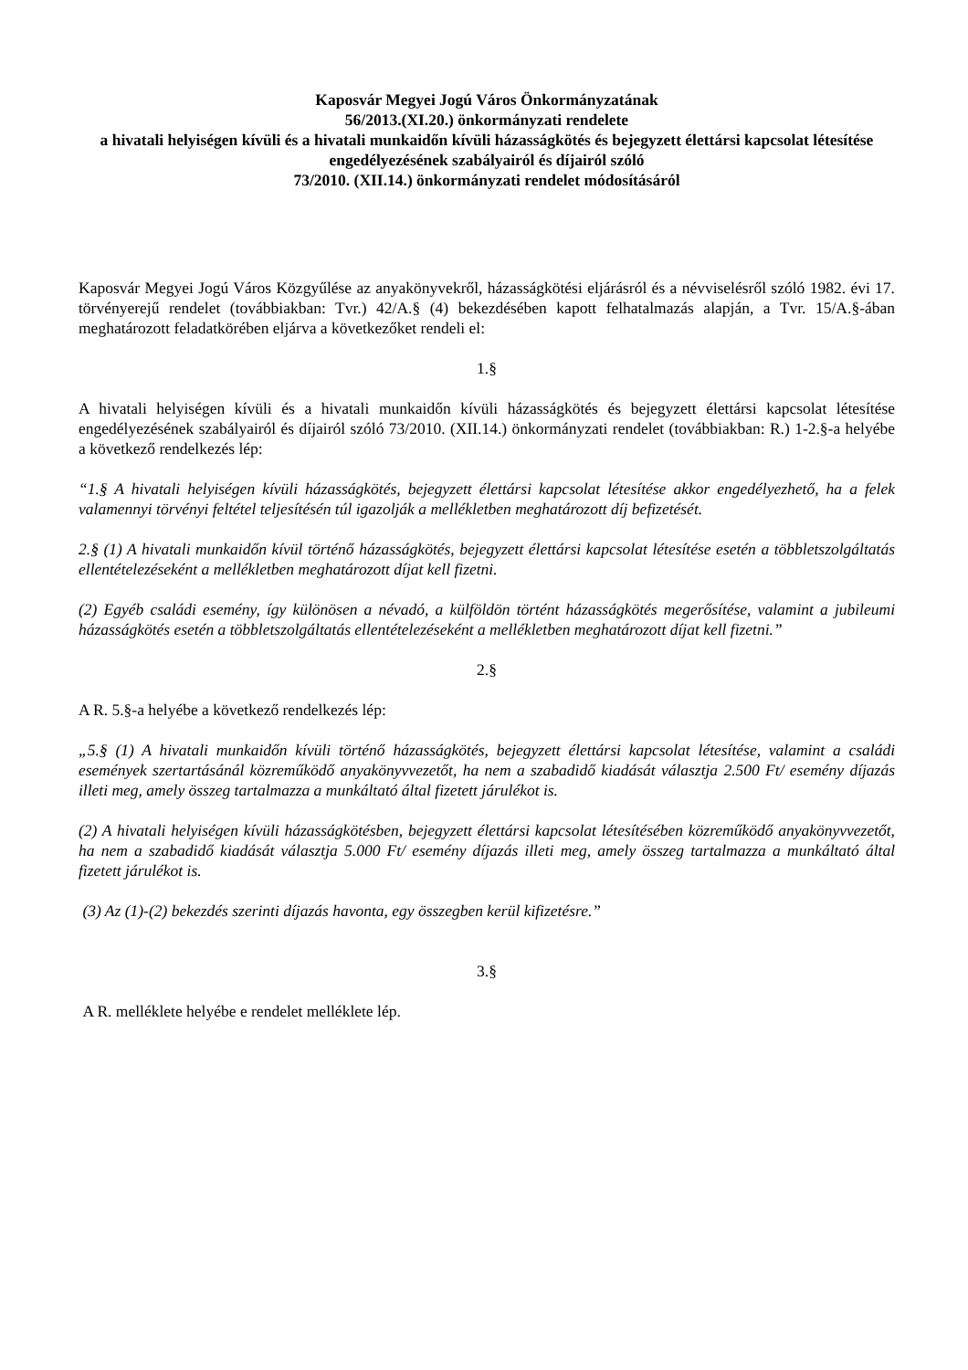Kaposvár Megyei Jogú Város Önkormányzatának
56/2013.(XI.20.) önkormányzati rendelete
a hivatali helyiségen kívüli és a hivatali munkaidőn kívüli házasságkötés és bejegyzett élettársi kapcsolat létesítése engedélyezésének szabályairól és díjairól szóló
73/2010. (XII.14.) önkormányzati rendelet módosításáról
Kaposvár Megyei Jogú Város Közgyűlése az anyakönyvekről, házasságkötési eljárásról és a névviselésről szóló 1982. évi 17. törvényerejű rendelet (továbbiakban: Tvr.) 42/A.§ (4) bekezdésében kapott felhatalmazás alapján, a Tvr. 15/A.§-ában meghatározott feladatkörében eljárva a következőket rendeli el:
1.§
A hivatali helyiségen kívüli és a hivatali munkaidőn kívüli házasságkötés és bejegyzett élettársi kapcsolat létesítése engedélyezésének szabályairól és díjairól szóló 73/2010. (XII.14.) önkormányzati rendelet (továbbiakban: R.) 1-2.§-a helyébe a következő rendelkezés lép:
“1.§ A hivatali helyiségen kívüli házasságkötés, bejegyzett élettársi kapcsolat létesítése akkor engedélyezhető, ha a felek valamennyi törvényi feltétel teljesítésén túl igazolják a mellékletben meghatározott díj befizetését.
2.§ (1) A hivatali munkaidőn kívül történő házasságkötés, bejegyzett élettársi kapcsolat létesítése esetén a többletszolgáltatás ellentételezéseként a mellékletben meghatározott díjat kell fizetni.
(2) Egyéb családi esemény, így különösen a névadó, a külföldön történt házasságkötés megerősítése, valamint a jubileumi házasságkötés esetén a többletszolgáltatás ellentételezéseként a mellékletben meghatározott díjat kell fizetni.”
2.§
A R. 5.§-a helyébe a következő rendelkezés lép:
„5.§ (1) A hivatali munkaidőn kívüli történő házasságkötés, bejegyzett élettársi kapcsolat létesítése, valamint a családi események szertartásánál közreműködő anyakönyvvezetőt, ha nem a szabadidő kiadását választja 2.500 Ft/ esemény díjazás illeti meg, amely összeg tartalmazza a munkáltató által fizetett járulékot is.
(2) A hivatali helyiségen kívüli házasságkötésben, bejegyzett élettársi kapcsolat létesítésében közreműködő anyakönyvvezetőt, ha nem a szabadidő kiadását választja 5.000 Ft/ esemény díjazás illeti meg, amely összeg tartalmazza a munkáltató által fizetett járulékot is.
(3) Az (1)-(2) bekezdés szerinti díjazás havonta, egy összegben kerül kifizetésre.”
3.§
A R. melléklete helyébe e rendelet melléklete lép.